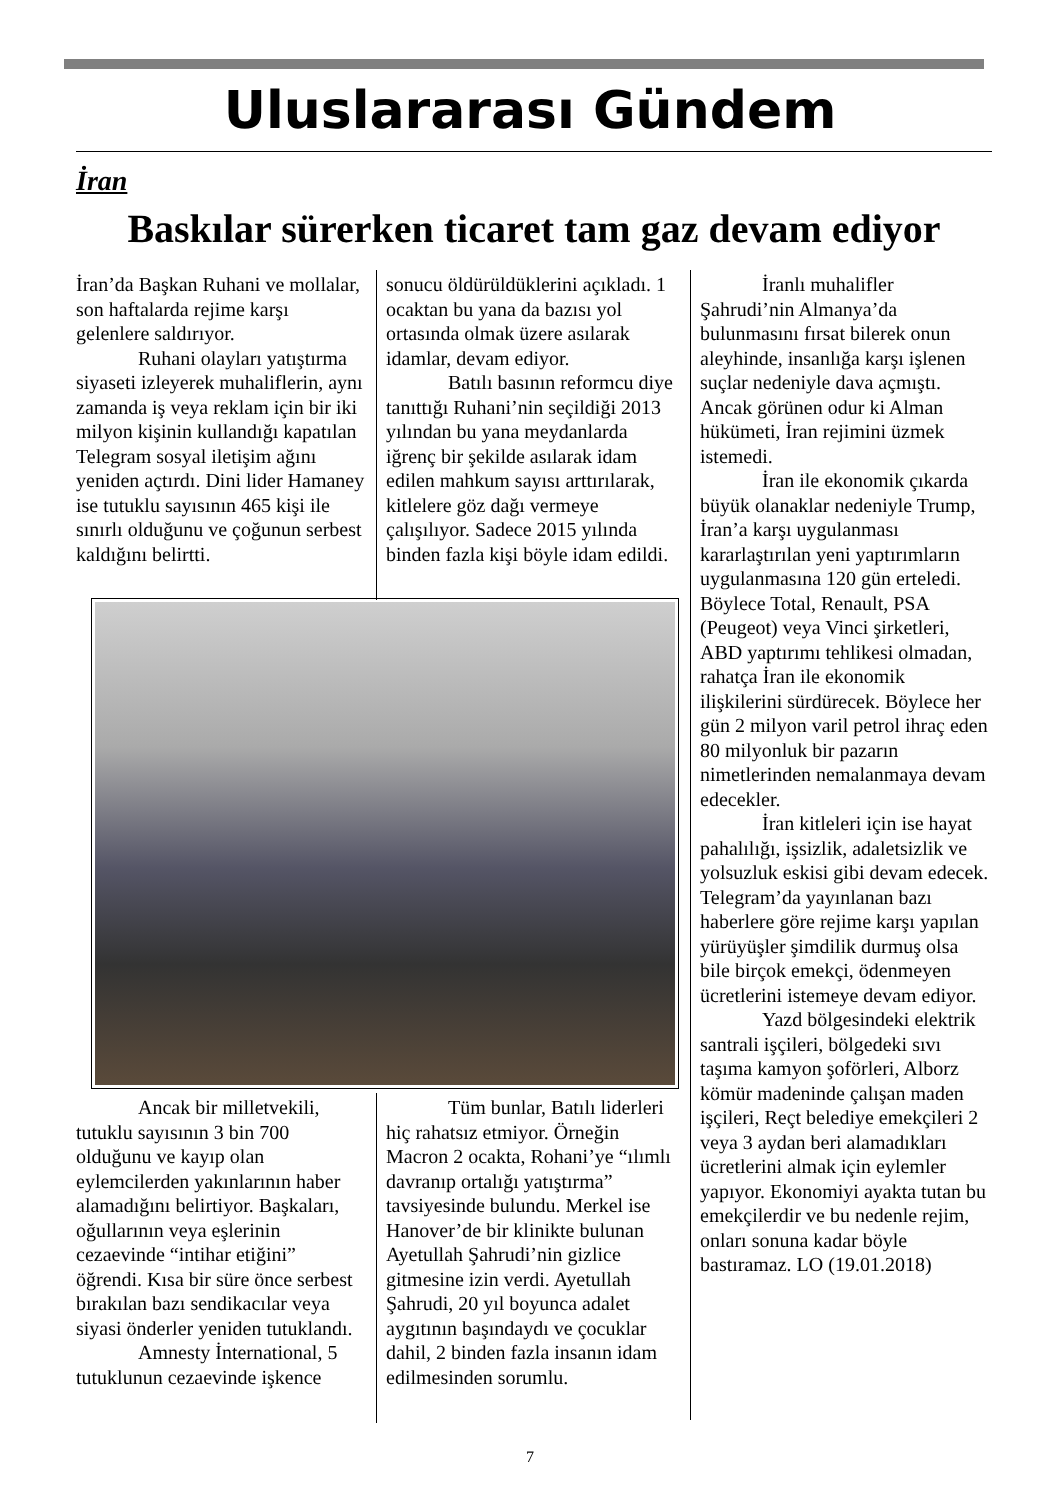Uluslararası Gündem
İran
Baskılar sürerken ticaret tam gaz devam ediyor
İran’da Başkan Ruhani ve mollalar, son haftalarda rejime karşı gelenlere saldırıyor.
Ruhani olayları yatıştırma siyaseti izleyerek muhaliflerin, aynı zamanda iş veya reklam için bir iki milyon kişinin kullandığı kapatılan Telegram sosyal iletişim ağını yeniden açtırdı. Dini lider Hamaney ise tutuklu sayısının 465 kişi ile sınırlı olduğunu ve çoğunun serbest kaldığını belirtti.
sonucu öldürüldüklerini açıkladı. 1 ocaktan bu yana da bazısı yol ortasında olmak üzere asılarak idamlar, devam ediyor.
Batılı basının reformcu diye tanıttığı Ruhani’nin seçildiği 2013 yılından bu yana meydanlarda iğrenç bir şekilde asılarak idam edilen mahkum sayısı arttırılarak, kitlelere göz dağı vermeye çalışılıyor. Sadece 2015 yılında binden fazla kişi böyle idam edildi.
Ancak bir milletvekili, tutuklu sayısının 3 bin 700 olduğunu ve kayıp olan eylemcilerden yakınlarının haber alamadığını belirtiyor. Başkaları, oğullarının veya eşlerinin cezaevinde “intihar etiğini” öğrendi. Kısa bir süre önce serbest bırakılan bazı sendikacılar veya siyasi önderler yeniden tutuklandı.
Amnesty İnternational, 5 tutuklunun cezaevinde işkence
Tüm bunlar, Batılı liderleri hiç rahatsız etmiyor. Örneğin Macron 2 ocakta, Rohani’ye “ılımlı davranıp ortalığı yatıştırma” tavsiyesinde bulundu. Merkel ise Hanover’de bir klinikte bulunan Ayetullah Şahrudi’nin gizlice gitmesine izin verdi. Ayetullah Şahrudi, 20 yıl boyunca adalet aygıtının başındaydı ve çocuklar dahil, 2 binden fazla insanın idam edilmesinden sorumlu.
İranlı muhalifler Şahrudi’nin Almanya’da bulunmasını fırsat bilerek onun aleyhinde, insanlığa karşı işlenen suçlar nedeniyle dava açmıştı. Ancak görünen odur ki Alman hükümeti, İran rejimini üzmek istemedi.
İran ile ekonomik çıkarda büyük olanaklar nedeniyle Trump, İran’a karşı uygulanması kararlaştırılan yeni yaptırımların uygulanmasına 120 gün erteledi. Böylece Total, Renault, PSA (Peugeot) veya Vinci şirketleri, ABD yaptırımı tehlikesi olmadan, rahatça İran ile ekonomik ilişkilerini sürdürecek. Böylece her gün 2 milyon varil petrol ihraç eden 80 milyonluk bir pazarın nimetlerinden nemalanmaya devam edecekler.
İran kitleleri için ise hayat pahalılığı, işsizlik, adaletsizlik ve yolsuzluk eskisi gibi devam edecek. Telegram’da yayınlanan bazı haberlere göre rejime karşı yapılan yürüyüşler şimdilik durmuş olsa bile birçok emekçi, ödenmeyen ücretlerini istemeye devam ediyor.
Yazd bölgesindeki elektrik santrali işçileri, bölgedeki sıvı taşıma kamyon şoförleri, Alborz kömür madeninde çalışan maden işçileri, Reçt belediye emekçileri 2 veya 3 aydan beri alamadıkları ücretlerini almak için eylemler yapıyor. Ekonomiyi ayakta tutan bu emekçilerdir ve bu nedenle rejim, onları sonuna kadar böyle bastıramaz. LO (19.01.2018)
7